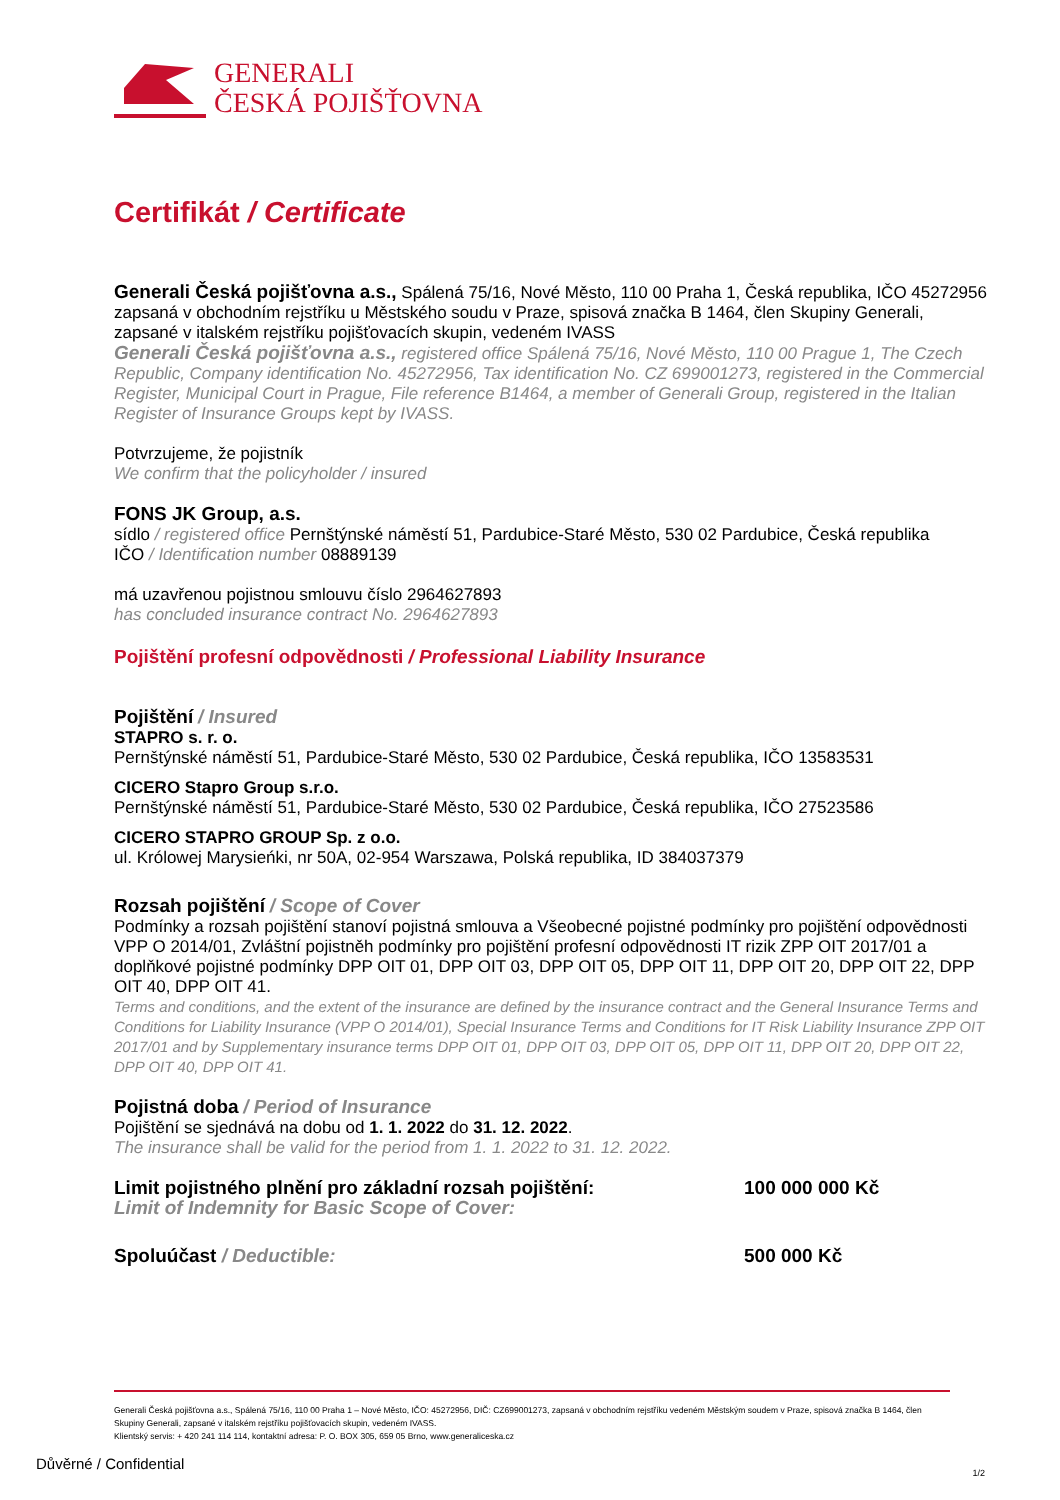GENERALI
ČESKÁ POJIŠŤOVNA
Certifikát / Certificate
Generali Česká pojišťovna a.s., Spálená 75/16, Nové Město, 110 00 Praha 1, Česká republika, IČO 45272956 zapsaná v obchodním rejstříku u Městského soudu v Praze, spisová značka B 1464, člen Skupiny Generali, zapsané v italském rejstříku pojišťovacích skupin, vedeném IVASS
Generali Česká pojišťovna a.s., registered office Spálená 75/16, Nové Město, 110 00 Prague 1, The Czech Republic, Company identification No. 45272956, Tax identification No. CZ 699001273, registered in the Commercial Register, Municipal Court in Prague, File reference B1464, a member of Generali Group, registered in the Italian Register of Insurance Groups kept by IVASS.
Potvrzujeme, že pojistník
We confirm that the policyholder / insured
FONS JK Group, a.s.
sídlo / registered office Pernštýnské náměstí 51, Pardubice-Staré Město, 530 02 Pardubice, Česká republika
IČO / Identification number 08889139
má uzavřenou pojistnou smlouvu číslo 2964627893
has concluded insurance contract No. 2964627893
Pojištění profesní odpovědnosti / Professional Liability Insurance
Pojištění / Insured
STAPRO s. r. o.
Pernštýnské náměstí 51, Pardubice-Staré Město, 530 02 Pardubice, Česká republika, IČO 13583531
CICERO Stapro Group s.r.o.
Pernštýnské náměstí 51, Pardubice-Staré Město, 530 02 Pardubice, Česká republika, IČO 27523586
CICERO STAPRO GROUP Sp. z o.o.
ul. Królowej Marysieńki, nr 50A, 02-954 Warszawa, Polská republika, ID 384037379
Rozsah pojištění / Scope of Cover
Podmínky a rozsah pojištění stanoví pojistná smlouva a Všeobecné pojistné podmínky pro pojištění odpovědnosti VPP O 2014/01, Zvláštní pojistněh podmínky pro pojištění profesní odpovědnosti IT rizik ZPP OIT 2017/01 a doplňkové pojistné podmínky DPP OIT 01, DPP OIT 03, DPP OIT 05, DPP OIT 11, DPP OIT 20, DPP OIT 22, DPP OIT 40, DPP OIT 41.
Terms and conditions, and the extent of the insurance are defined by the insurance contract and the General Insurance Terms and Conditions for Liability Insurance (VPP O 2014/01), Special Insurance Terms and Conditions for IT Risk Liability Insurance ZPP OIT 2017/01 and by Supplementary insurance terms DPP OIT 01, DPP OIT 03, DPP OIT 05, DPP OIT 11, DPP OIT 20, DPP OIT 22, DPP OIT 40, DPP OIT 41.
Pojistná doba / Period of Insurance
Pojištění se sjednává na dobu od 1. 1. 2022 do 31. 12. 2022.
The insurance shall be valid for the period from 1. 1. 2022 to 31. 12. 2022.
Limit pojistného plnění pro základní rozsah pojištění:
Limit of Indemnity for Basic Scope of Cover:
100 000 000 Kč
Spoluúčast / Deductible: 500 000 Kč
Generali Česká pojišťovna a.s., Spálená 75/16, 110 00 Praha 1 – Nové Město, IČO: 45272956, DIČ: CZ699001273, zapsaná v obchodním rejstříku vedeném Městským soudem v Praze, spisová značka B 1464, člen Skupiny Generali, zapsané v italském rejstříku pojišťovacích skupin, vedeném IVASS.
Klientský servis: + 420 241 114 114, kontaktní adresa: P. O. BOX 305, 659 05 Brno, www.generaliceska.cz
Důvěrné / Confidential
1/2